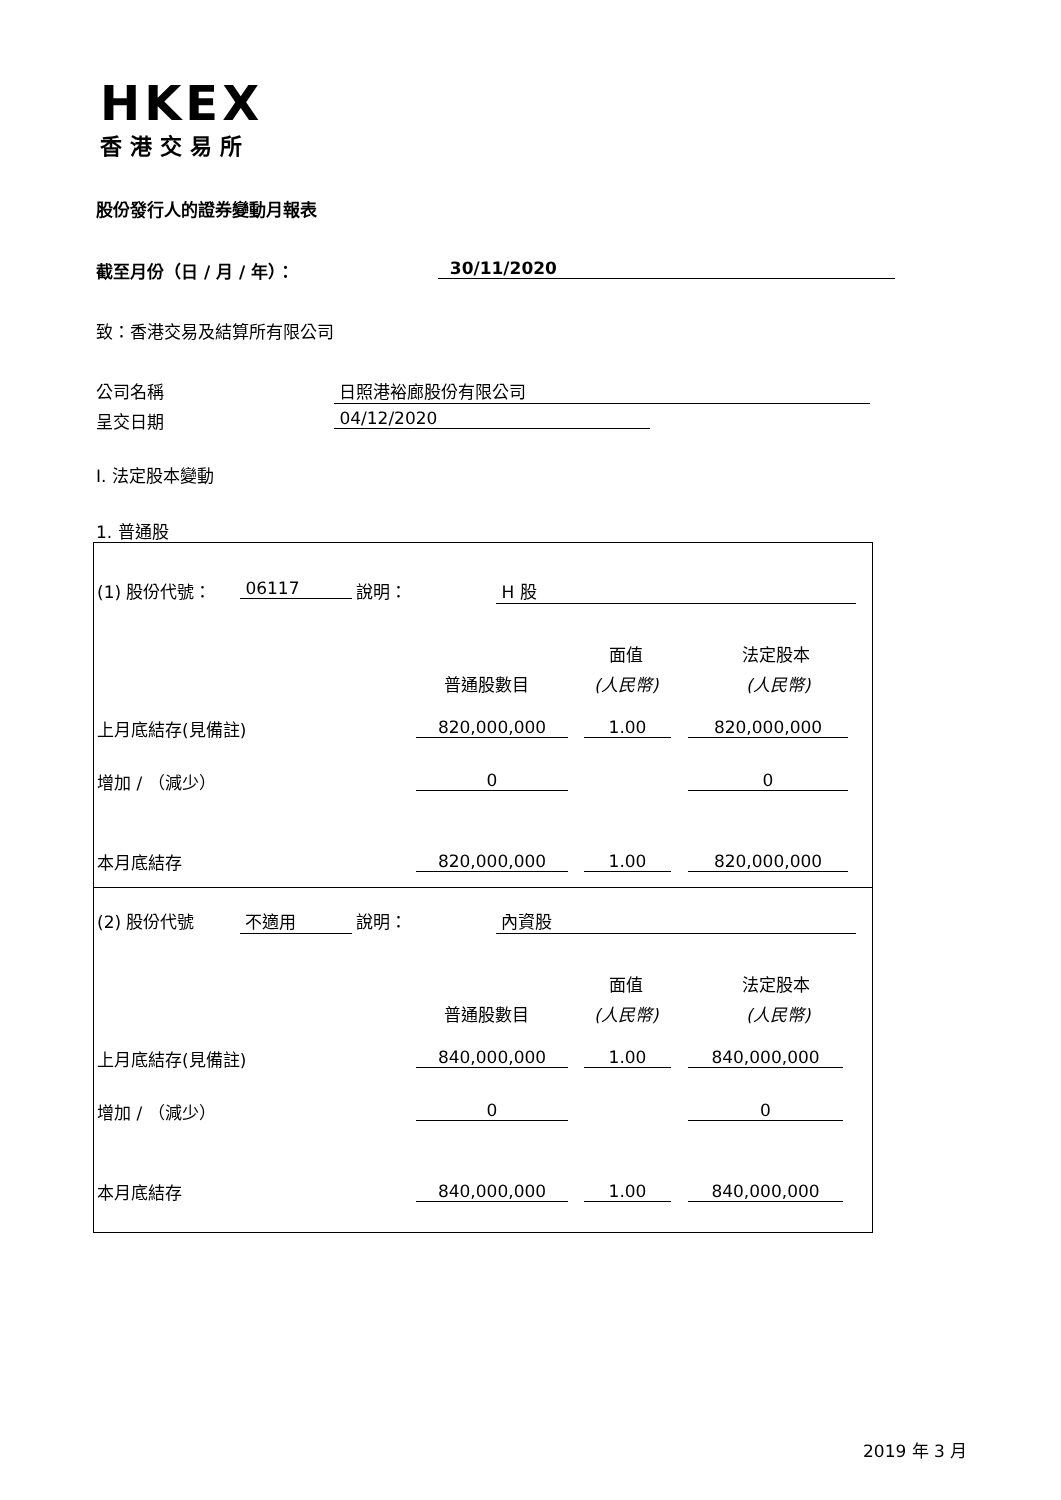HKEX
香港交易所
股份發行人的證券變動月報表
截至月份（日 / 月 / 年）： 30/11/2020
致：香港交易及結算所有限公司
公司名稱 日照港裕廊股份有限公司
呈交日期 04/12/2020
I. 法定股本變動
1. 普通股
(1) 股份代號： 06117 說明： H 股
面值 法定股本
普通股數目 (人民幣) (人民幣)
上月底結存(見備註) 820,000,000 1.00 820,000,000
增加 / （減少） 0 0
本月底結存 820,000,000 1.00 820,000,000
(2) 股份代號 不適用 說明： 內資股
面值 法定股本
普通股數目 (人民幣) (人民幣)
上月底結存(見備註) 840,000,000 1.00 840,000,000
增加 / （減少） 0 0
本月底結存 840,000,000 1.00 840,000,000
2019 年 3 月